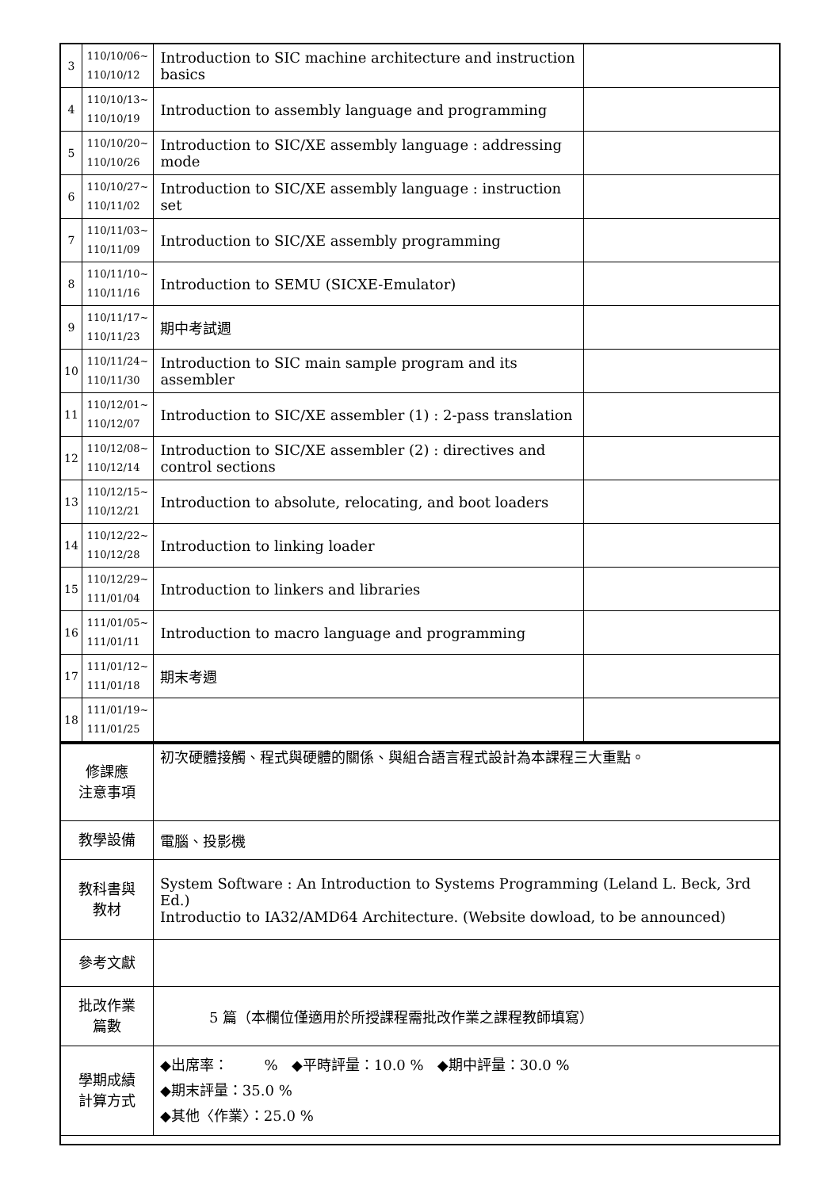| 3 | 110/10/06~ 110/10/12 | Introduction to SIC machine architecture and instruction basics | |
| 4 | 110/10/13~ 110/10/19 | Introduction to assembly language and programming | |
| 5 | 110/10/20~ 110/10/26 | Introduction to SIC/XE assembly language : addressing mode | |
| 6 | 110/10/27~ 110/11/02 | Introduction to SIC/XE assembly language : instruction set | |
| 7 | 110/11/03~ 110/11/09 | Introduction to SIC/XE assembly programming | |
| 8 | 110/11/10~ 110/11/16 | Introduction to SEMU (SICXE-Emulator) | |
| 9 | 110/11/17~ 110/11/23 | 期中考試週 | |
| 10 | 110/11/24~ 110/11/30 | Introduction to SIC main sample program and its assembler | |
| 11 | 110/12/01~ 110/12/07 | Introduction to SIC/XE assembler (1) : 2-pass translation | |
| 12 | 110/12/08~ 110/12/14 | Introduction to SIC/XE assembler (2) : directives and control sections | |
| 13 | 110/12/15~ 110/12/21 | Introduction to absolute, relocating, and boot loaders | |
| 14 | 110/12/22~ 110/12/28 | Introduction to linking loader | |
| 15 | 110/12/29~ 111/01/04 | Introduction to linkers and libraries | |
| 16 | 111/01/05~ 111/01/11 | Introduction to macro language and programming | |
| 17 | 111/01/12~ 111/01/18 | 期末考週 | |
| 18 | 111/01/19~ 111/01/25 | | |
| 修課應 注意事項 | 初次硬體接觸、程式與硬體的關係、與組合語言程式設計為本課程三大重點。 |
| 教學設備 | 電腦、投影機 |
| 教科書與 教材 | System Software : An Introduction to Systems Programming (Leland L. Beck, 3rd Ed.) Introductio to IA32/AMD64 Architecture. (Website dowload, to be announced) |
| 參考文獻 | |
| 批改作業 篇數 | 5 篇（本欄位僅適用於所授課程需批改作業之課程教師填寫） |
| 學期成績 計算方式 | ◆出席率： % ◆平時評量：10.0 % ◆期中評量：30.0 % ◆期末評量：35.0 % ◆其他〈作業〉：25.0 % |